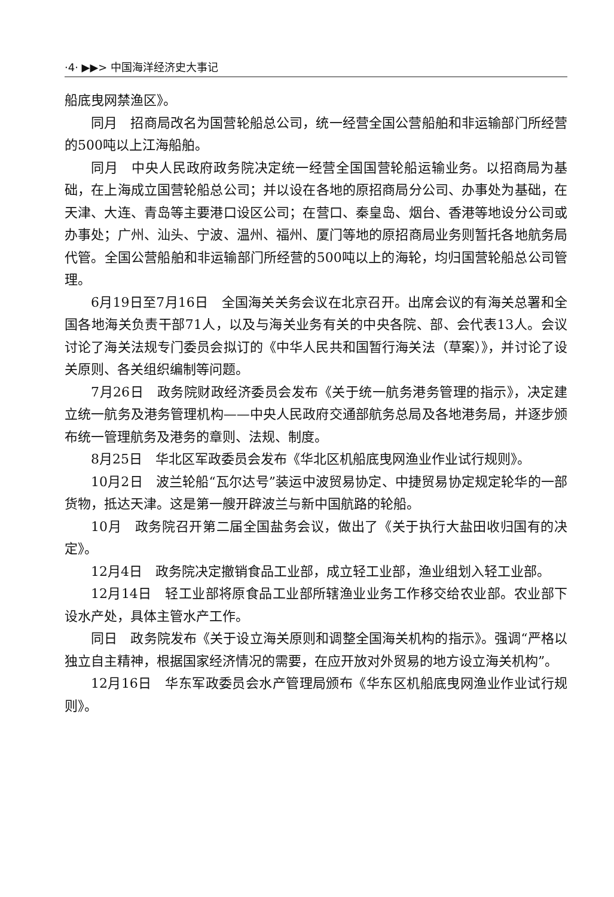·4· ▶▶> 中国海洋经济史大事记
船底曳网禁渔区》。
同月　招商局改名为国营轮船总公司，统一经营全国公营船舶和非运输部门所经营的500吨以上江海船舶。
同月　中央人民政府政务院决定统一经营全国国营轮船运输业务。以招商局为基础，在上海成立国营轮船总公司；并以设在各地的原招商局分公司、办事处为基础，在天津、大连、青岛等主要港口设区公司；在营口、秦皇岛、烟台、香港等地设分公司或办事处；广州、汕头、宁波、温州、福州、厦门等地的原招商局业务则暂托各地航务局代管。全国公营船舶和非运输部门所经营的500吨以上的海轮，均归国营轮船总公司管理。
6月19日至7月16日　全国海关关务会议在北京召开。出席会议的有海关总署和全国各地海关负责干部71人，以及与海关业务有关的中央各院、部、会代表13人。会议讨论了海关法规专门委员会拟订的《中华人民共和国暂行海关法（草案）》，并讨论了设关原则、各关组织编制等问题。
7月26日　政务院财政经济委员会发布《关于统一航务港务管理的指示》，决定建立统一航务及港务管理机构——中央人民政府交通部航务总局及各地港务局，并逐步颁布统一管理航务及港务的章则、法规、制度。
8月25日　华北区军政委员会发布《华北区机船底曳网渔业作业试行规则》。
10月2日　波兰轮船“瓦尔达号”装运中波贸易协定、中捷贸易协定规定轮华的一部货物，抵达天津。这是第一艘开辟波兰与新中国航路的轮船。
10月　政务院召开第二届全国盐务会议，做出了《关于执行大盐田收归国有的决定》。
12月4日　政务院决定撤销食品工业部，成立轻工业部，渔业组划入轻工业部。
12月14日　轻工业部将原食品工业部所辖渔业业务工作移交给农业部。农业部下设水产处，具体主管水产工作。
同日　政务院发布《关于设立海关原则和调整全国海关机构的指示》。强调“严格以独立自主精神，根据国家经济情况的需要，在应开放对外贸易的地方设立海关机构”。
12月16日　华东军政委员会水产管理局颁布《华东区机船底曳网渔业作业试行规则》。